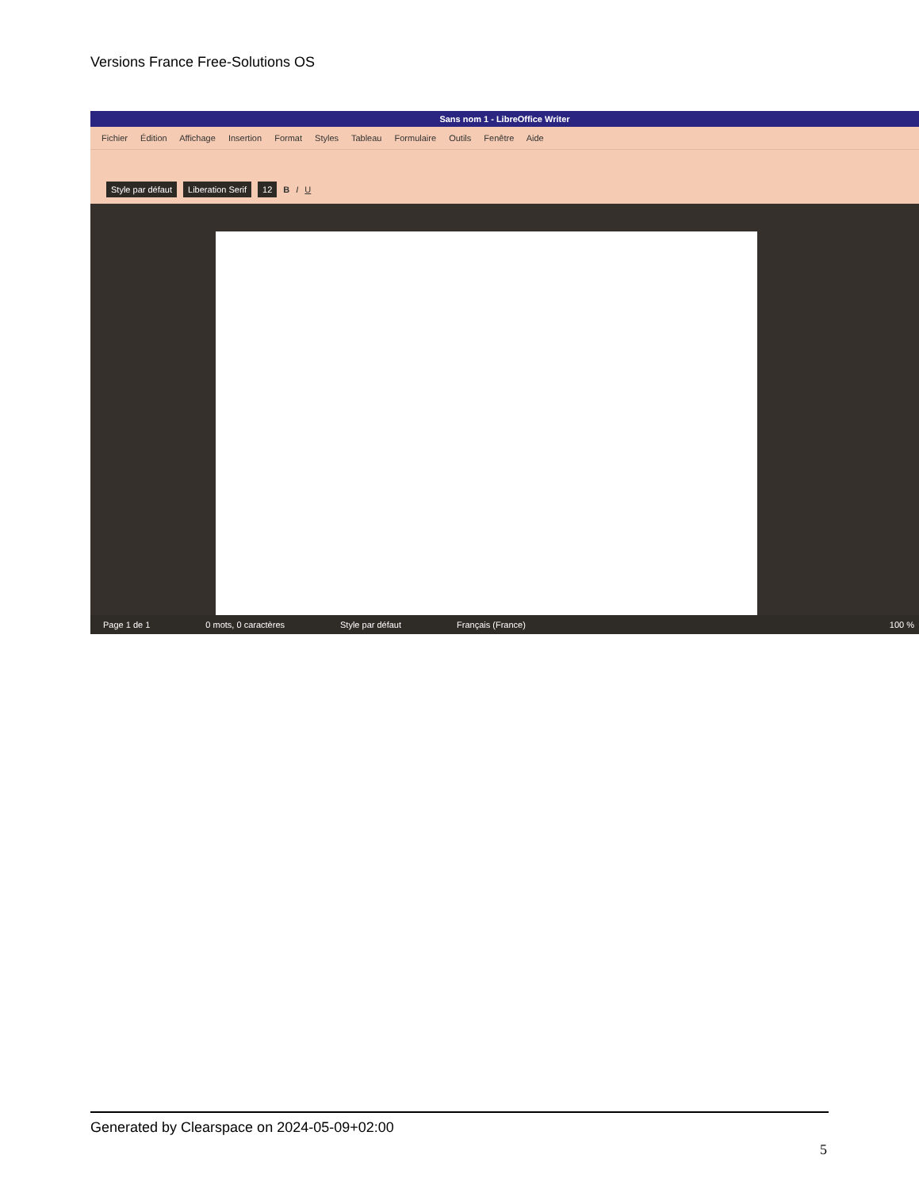Versions France Free-Solutions OS
Sans nom 1 - LibreOffice Writer
Fichier Édition Affichage Insertion Format Styles Tableau Formulaire Outils Fenêtre Aide
Style par défaut Liberation Serif 12 B I U
Page 1 de 1 0 mots, 0 caractères Style par défaut Français (France) 100 %
Generated by Clearspace on 2024-05-09+02:00
5